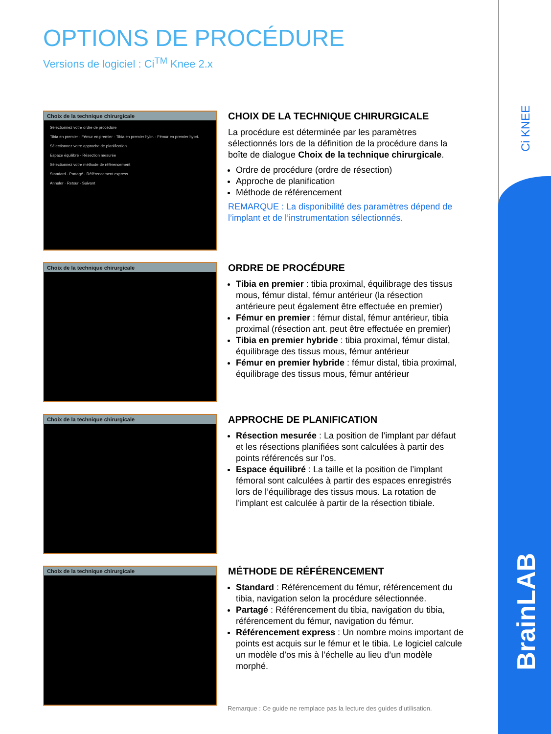Ci KNEE
BrainLAB
OPTIONS DE PROCÉDURE
Versions de logiciel : Ci<sup>TM</sup> Knee 2.x
Choix de la technique chirurgicale
Sélectionnez votre ordre de procédure
Tibia en premier · Fémur en premier · Tibia en premier hybr. · Fémur en premier hybri.
Sélectionnez votre approche de planification
Espace équilibré · Résection mesurée
Sélectionnez votre méthode de référencement
Standard · Partagé · Référencement express
Annuler · Retour · Suivant
CHOIX DE LA TECHNIQUE CHIRURGICALE
La procédure est déterminée par les paramètres sélectionnés lors de la définition de la procédure dans la boîte de dialogue Choix de la technique chirurgicale.
Ordre de procédure (ordre de résection)
Approche de planification
Méthode de référencement
REMARQUE : La disponibilité des paramètres dépend de l’implant et de l’instrumentation sélectionnés.
Choix de la technique chirurgicale
ORDRE DE PROCÉDURE
Tibia en premier : tibia proximal, équilibrage des tissus mous, fémur distal, fémur antérieur (la résection antérieure peut également être effectuée en premier)
Fémur en premier : fémur distal, fémur antérieur, tibia proximal (résection ant. peut être effectuée en premier)
Tibia en premier hybride : tibia proximal, fémur distal, équilibrage des tissus mous, fémur antérieur
Fémur en premier hybride : fémur distal, tibia proximal, équilibrage des tissus mous, fémur antérieur
Choix de la technique chirurgicale
APPROCHE DE PLANIFICATION
Résection mesurée : La position de l’implant par défaut et les résections planifiées sont calculées à partir des points référencés sur l’os.
Espace équilibré : La taille et la position de l’implant fémoral sont calculées à partir des espaces enregistrés lors de l’équilibrage des tissus mous. La rotation de l’implant est calculée à partir de la résection tibiale.
Choix de la technique chirurgicale
MÉTHODE DE RÉFÉRENCEMENT
Standard : Référencement du fémur, référencement du tibia, navigation selon la procédure sélectionnée.
Partagé : Référencement du tibia, navigation du tibia, référencement du fémur, navigation du fémur.
Référencement express : Un nombre moins important de points est acquis sur le fémur et le tibia. Le logiciel calcule un modèle d’os mis à l’échelle au lieu d’un modèle morphé.
Remarque : Ce guide ne remplace pas la lecture des guides d’utilisation.